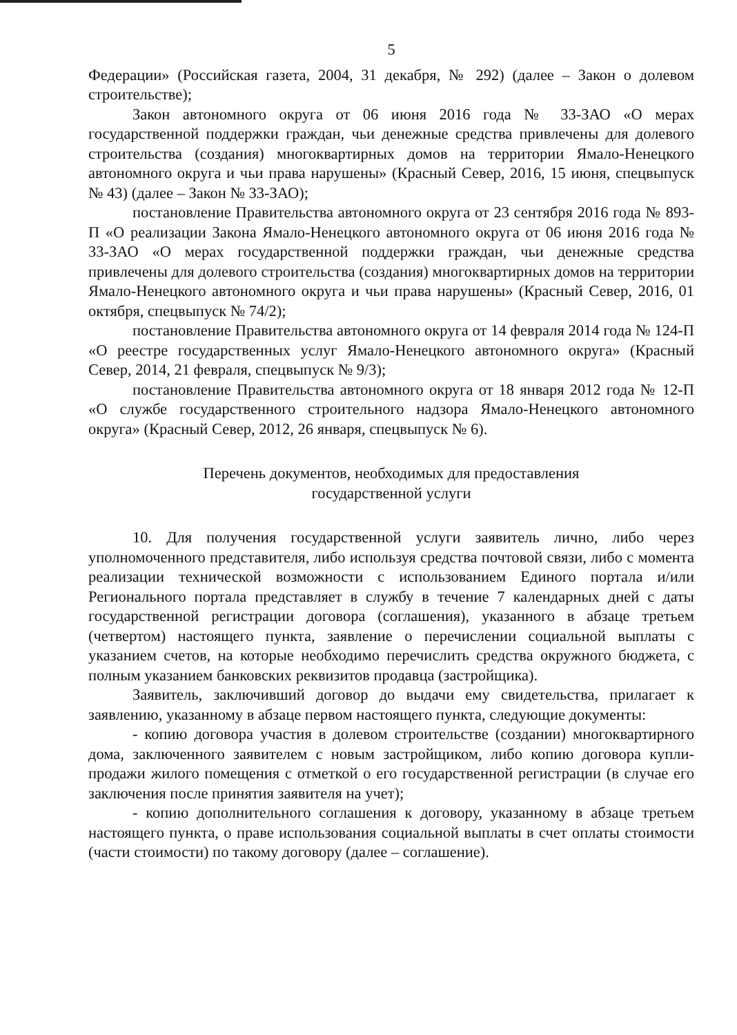5
Федерации» (Российская газета, 2004, 31 декабря, № 292) (далее – Закон о долевом строительстве);
Закон автономного округа от 06 июня 2016 года № 33-ЗАО «О мерах государственной поддержки граждан, чьи денежные средства привлечены для долевого строительства (создания) многоквартирных домов на территории Ямало-Ненецкого автономного округа и чьи права нарушены» (Красный Север, 2016, 15 июня, спецвыпуск № 43) (далее – Закон № 33-ЗАО);
постановление Правительства автономного округа от 23 сентября 2016 года № 893-П «О реализации Закона Ямало-Ненецкого автономного округа от 06 июня 2016 года № 33-ЗАО «О мерах государственной поддержки граждан, чьи денежные средства привлечены для долевого строительства (создания) многоквартирных домов на территории Ямало-Ненецкого автономного округа и чьи права нарушены» (Красный Север, 2016, 01 октября, спецвыпуск № 74/2);
постановление Правительства автономного округа от 14 февраля 2014 года № 124-П «О реестре государственных услуг Ямало-Ненецкого автономного округа» (Красный Север, 2014, 21 февраля, спецвыпуск № 9/3);
постановление Правительства автономного округа от 18 января 2012 года № 12-П «О службе государственного строительного надзора Ямало-Ненецкого автономного округа» (Красный Север, 2012, 26 января, спецвыпуск № 6).
Перечень документов, необходимых для предоставления
государственной услуги
10. Для получения государственной услуги заявитель лично, либо через уполномоченного представителя, либо используя средства почтовой связи, либо с момента реализации технической возможности с использованием Единого портала и/или Регионального портала представляет в службу в течение 7 календарных дней с даты государственной регистрации договора (соглашения), указанного в абзаце третьем (четвертом) настоящего пункта, заявление о перечислении социальной выплаты с указанием счетов, на которые необходимо перечислить средства окружного бюджета, с полным указанием банковских реквизитов продавца (застройщика).
Заявитель, заключивший договор до выдачи ему свидетельства, прилагает к заявлению, указанному в абзаце первом настоящего пункта, следующие документы:
- копию договора участия в долевом строительстве (создании) многоквартирного дома, заключенного заявителем с новым застройщиком, либо копию договора купли-продажи жилого помещения с отметкой о его государственной регистрации (в случае его заключения после принятия заявителя на учет);
- копию дополнительного соглашения к договору, указанному в абзаце третьем настоящего пункта, о праве использования социальной выплаты в счет оплаты стоимости (части стоимости) по такому договору (далее – соглашение).